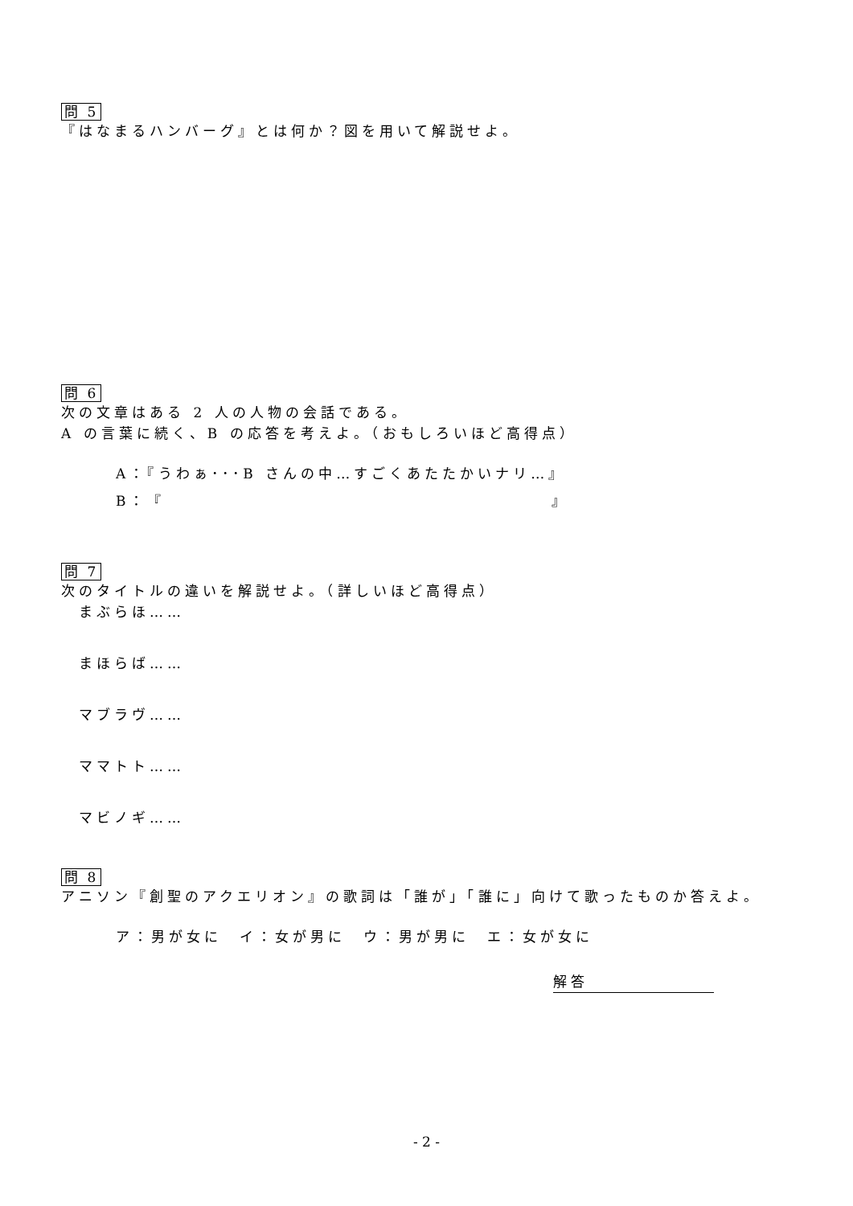問 5
『はなまるハンバーグ』とは何か？図を用いて解説せよ。
問 6
次の文章はある 2 人の人物の会話である。
A の言葉に続く、B の応答を考えよ。（おもしろいほど高得点）
A：『うわぁ･･･B さんの中…すごくあたたかいナリ…』
B：『 』
問 7
次のタイトルの違いを解説せよ。（詳しいほど高得点）
まぶらほ……
まほらば……
マブラヴ……
ママトト……
マビノギ……
問 8
アニソン『創聖のアクエリオン』の歌詞は「誰が」「誰に」向けて歌ったものか答えよ。
ア：男が女に　イ：女が男に　ウ：男が男に　エ：女が女に
解答
- 2 -